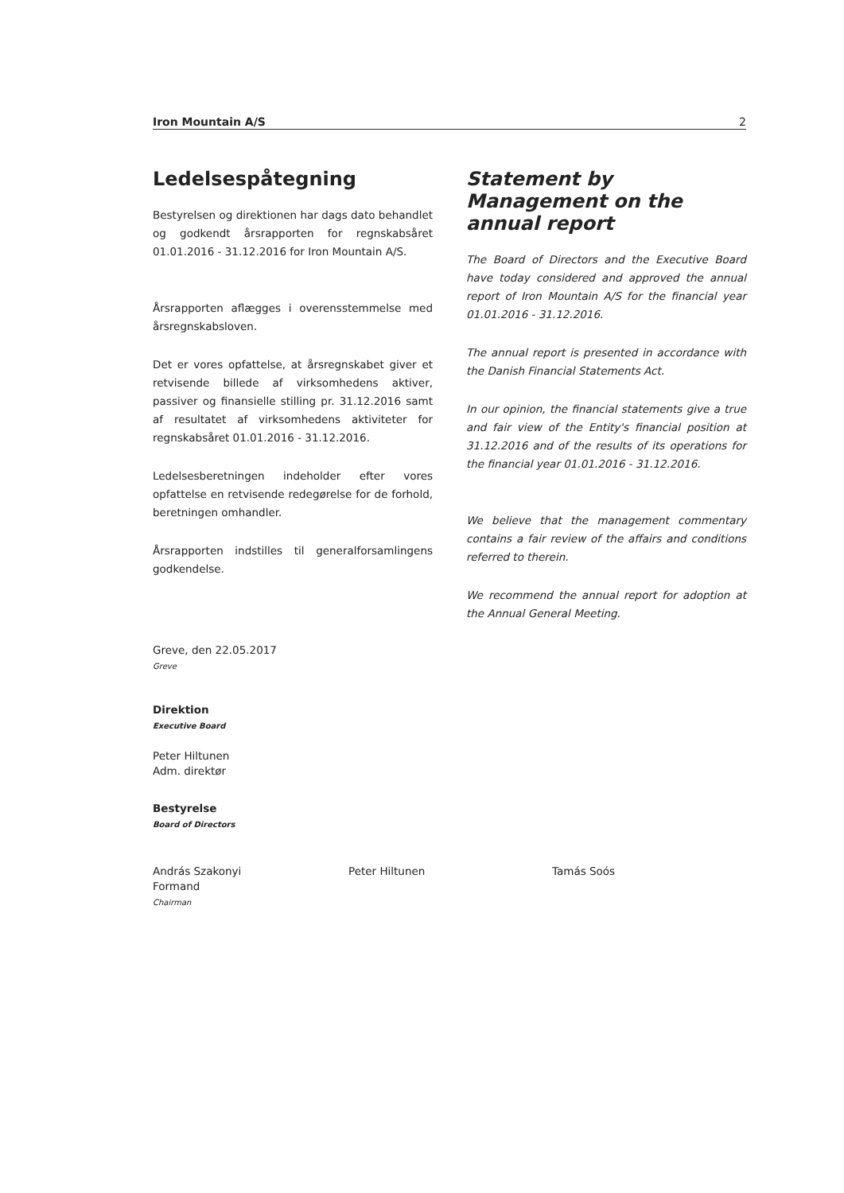Iron Mountain A/S 2
Ledelsespåtegning
Bestyrelsen og direktionen har dags dato behandlet og godkendt årsrapporten for regnskabsåret 01.01.2016 - 31.12.2016 for Iron Mountain A/S.
Årsrapporten aflægges i overensstemmelse med årsregnskabsloven.
Det er vores opfattelse, at årsregnskabet giver et retvisende billede af virksomhedens aktiver, passiver og finansielle stilling pr. 31.12.2016 samt af resultatet af virksomhedens aktiviteter for regnskabsåret 01.01.2016 - 31.12.2016.
Ledelsesberetningen indeholder efter vores opfattelse en retvisende redegørelse for de forhold, beretningen omhandler.
Årsrapporten indstilles til generalforsamlingens godkendelse.
Statement by Management on the annual report
The Board of Directors and the Executive Board have today considered and approved the annual report of Iron Mountain A/S for the financial year 01.01.2016 - 31.12.2016.
The annual report is presented in accordance with the Danish Financial Statements Act.
In our opinion, the financial statements give a true and fair view of the Entity's financial position at 31.12.2016 and of the results of its operations for the financial year 01.01.2016 - 31.12.2016.
We believe that the management commentary contains a fair review of the affairs and conditions referred to therein.
We recommend the annual report for adoption at the Annual General Meeting.
Greve, den 22.05.2017
Greve
Direktion
Executive Board
Peter Hiltunen
Adm. direktør
Bestyrelse
Board of Directors
András Szakonyi
Formand
Chairman
Peter Hiltunen Tamás Soós